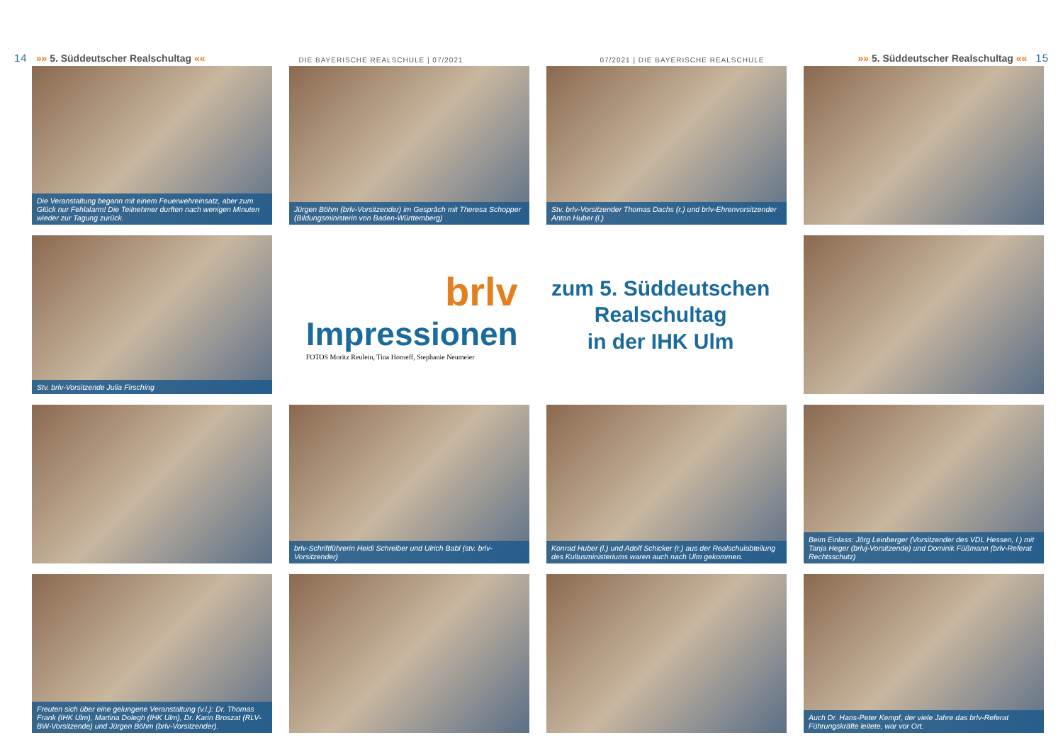14 »» 5. Süddeutscher Realschultag «« DIE BAYERISCHE REALSCHULE | 07/2021
07/2021 | DIE BAYERISCHE REALSCHULE »» 5. Süddeutscher Realschultag «« 15
Die Veranstaltung begann mit einem Feuerwehreinsatz, aber zum Glück nur Fehlalarm! Die Teilnehmer durften nach wenigen Minuten wieder zur Tagung zurück.
Jürgen Böhm (brlv-Vorsitzender) im Gespräch mit Theresa Schopper (Bildungsministerin von Baden-Württemberg)
Stv. brlv-Vorsitzender Thomas Dachs (r.) und brlv-Ehrenvorsitzender Anton Huber (l.)
Stv. brlv-Vorsitzende Julia Firsching
brlv
Impressionen
FOTOS Moritz Reulein, Tina Horneff, Stephanie Neumeier
zum 5. Süddeutschen
Realschultag
in der IHK Ulm
brlv-Schriftführerin Heidi Schreiber und Ulrich Babl (stv. brlv-Vorsitzender)
Konrad Huber (l.) und Adolf Schicker (r.) aus der Realschulabteilung des Kultusministeriums waren auch nach Ulm gekommen.
Beim Einlass: Jörg Leinberger (Vorsitzender des VDL Hessen, l.) mit Tanja Heger (brlvj-Vorsitzende) und Dominik Füßmann (brlv-Referat Rechtsschutz)
Freuten sich über eine gelungene Veranstaltung (v.l.): Dr. Thomas Frank (IHK Ulm), Martina Dolegh (IHK Ulm), Dr. Karin Broszat (RLV-BW-Vorsitzende) und Jürgen Böhm (brlv-Vorsitzender).
Auch Dr. Hans-Peter Kempf, der viele Jahre das brlv-Referat Führungskräfte leitete, war vor Ort.